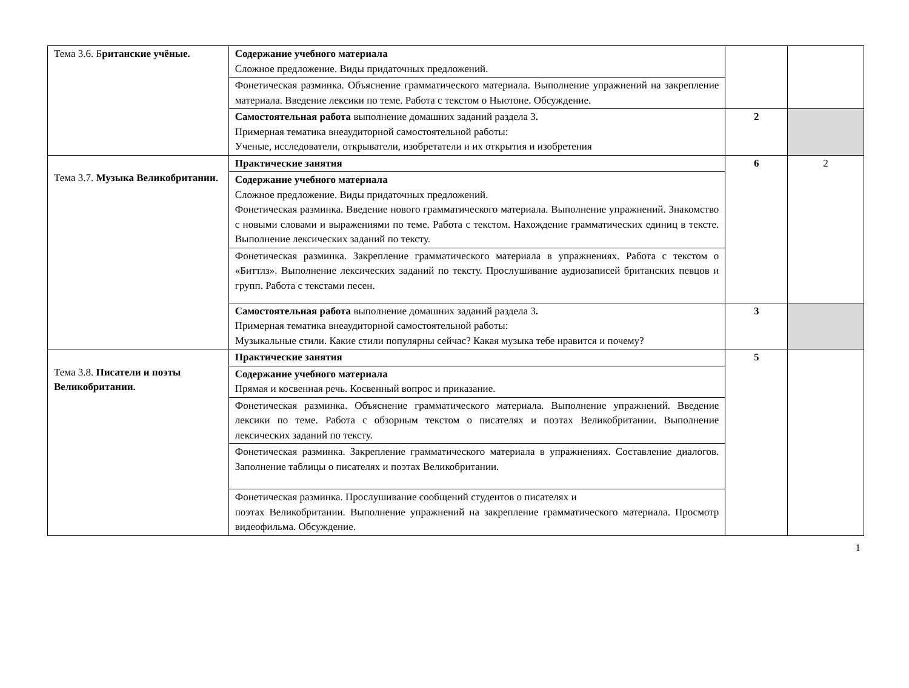| Тема 3.6. Б ританские учёные. | Содержание учебного материала Сложное предложение. Виды придаточных предложений. | | |
| | Фонетическая разминка. Объяснение грамматического материала. Выполнение упражнений на закрепление материала. Введение лексики по теме. Работа с текстом о Ньютоне. Обсуждение. | | |
| | Самостоятельная работа выполнение домашних заданий раздела 3 . Примерная тематика внеаудиторной самостоятельной работы: Ученые, исследователи, открыватели, изобретатели и их открытия и изобретения | 2 | |
| Тема 3.7. Музыка Великобритании. | Практические занятия | 6 | 2 |
| | Содержание учебного материала Сложное предложение. Виды придаточных предложений. Фонетическая разминка. Введение нового грамматического материала. Выполнение упражнений. Знакомство с новыми словами и выражениями по теме. Работа с текстом. Нахождение грамматических единиц в тексте. Выполнение лексических заданий по тексту. | | |
| | Фонетическая разминка. Закрепление грамматического материала в упражнениях. Работа с текстом о «Биттлз». Выполнение лексических заданий по тексту. Прослушивание аудиозаписей британских певцов и групп. Работа с текстами песен. | | |
| | Самостоятельная работа выполнение домашних заданий раздела 3 . Примерная тематика внеаудиторной самостоятельной работы: Музыкальные стили. Какие стили популярны сейчас? Какая музыка тебе нравится и почему? | 3 | |
| Тема 3.8. Писатели и поэты Великобритании. | Практические занятия | 5 | |
| | Содержание учебного материала Прямая и косвенная речь. Косвенный вопрос и приказание. | | |
| | Фонетическая разминка. Объяснение грамматического материала. Выполнение упражнений. Введение лексики по теме. Работа с обзорным текстом о писателях и поэтах Великобритании. Выполнение лексических заданий по тексту. | | |
| | Фонетическая разминка. Закрепление грамматического материала в упражнениях. Составление диалогов. Заполнение таблицы о писателях и поэтах Великобритании. | | |
| | Фонетическая разминка. Прослушивание сообщений студентов о писателях и поэтах Великобритании. Выполнение упражнений на закрепление грамматического материала. Просмотр видеофильма. Обсуждение. | | |
1